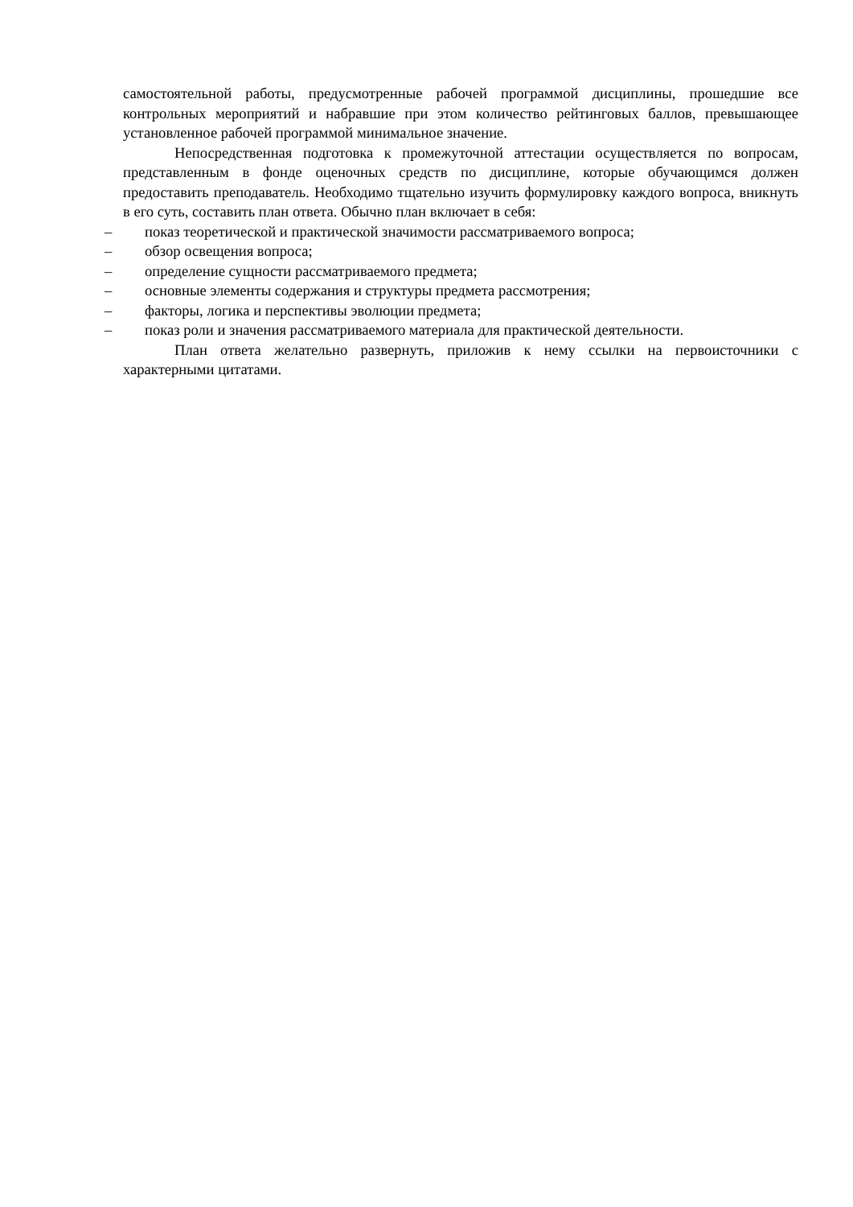самостоятельной работы, предусмотренные рабочей программой дисциплины, прошедшие все контрольных мероприятий и набравшие при этом количество рейтинговых баллов, превышающее установленное рабочей программой минимальное значение.
Непосредственная подготовка к промежуточной аттестации осуществляется по вопросам, представленным в фонде оценочных средств по дисциплине, которые обучающимся должен предоставить преподаватель. Необходимо тщательно изучить формулировку каждого вопроса, вникнуть в его суть, составить план ответа. Обычно план включает в себя:
– показ теоретической и практической значимости рассматриваемого вопроса;
– обзор освещения вопроса;
– определение сущности рассматриваемого предмета;
– основные элементы содержания и структуры предмета рассмотрения;
– факторы, логика и перспективы эволюции предмета;
– показ роли и значения рассматриваемого материала для практической деятельности.
План ответа желательно развернуть, приложив к нему ссылки на первоисточники с характерными цитатами.